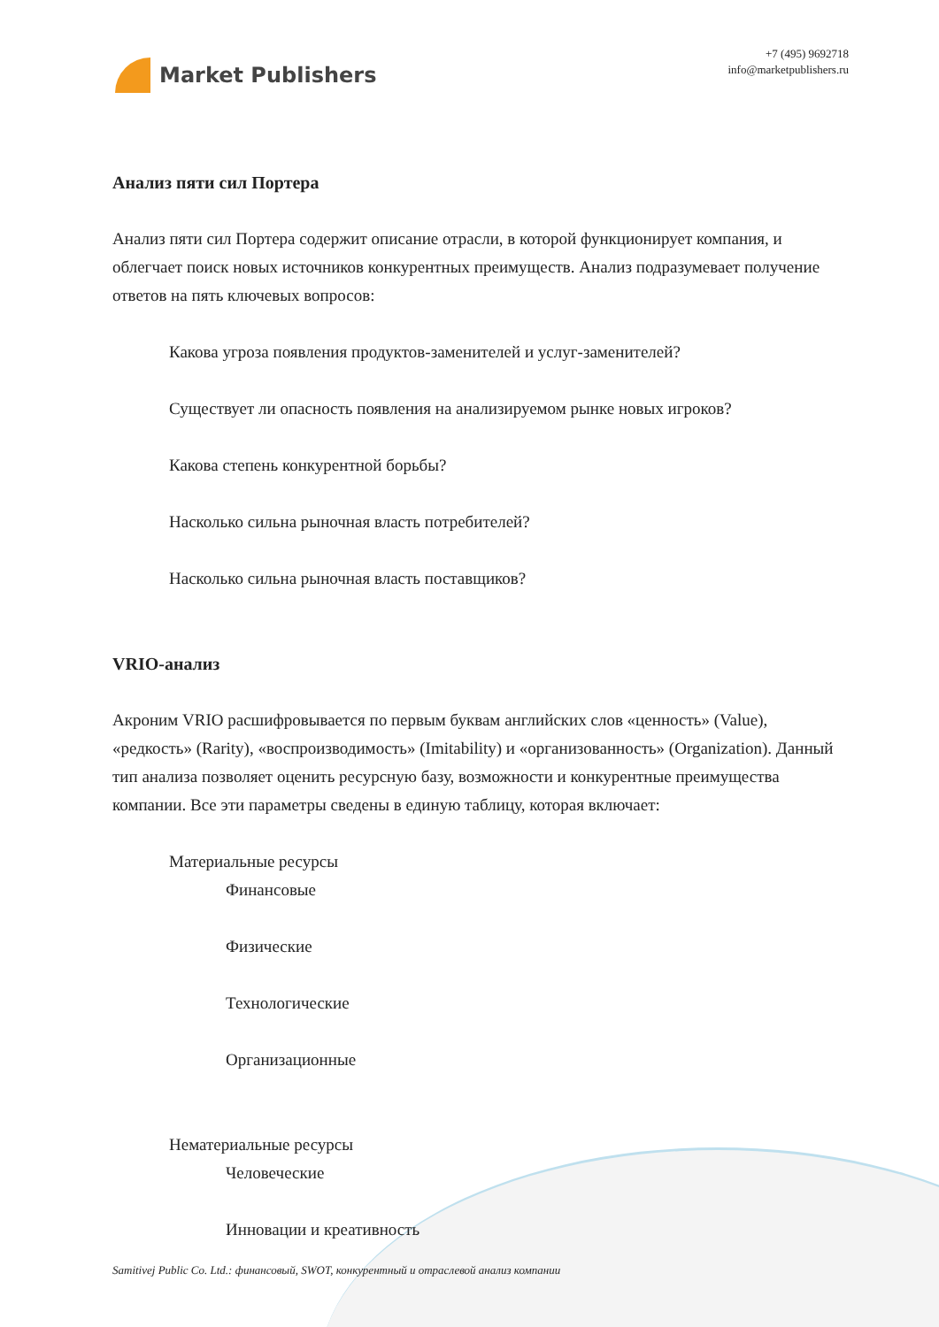Market Publishers
+7 (495) 9692718
info@marketpublishers.ru
Анализ пяти сил Портера
Анализ пяти сил Портера содержит описание отрасли, в которой функционирует компания, и облегчает поиск новых источников конкурентных преимуществ. Анализ подразумевает получение ответов на пять ключевых вопросов:
Какова угроза появления продуктов-заменителей и услуг-заменителей?
Существует ли опасность появления на анализируемом рынке новых игроков?
Какова степень конкурентной борьбы?
Насколько сильна рыночная власть потребителей?
Насколько сильна рыночная власть поставщиков?
VRIO-анализ
Акроним VRIO расшифровывается по первым буквам английских слов «ценность» (Value), «редкость» (Rarity), «воспроизводимость» (Imitability) и «организованность» (Organization). Данный тип анализа позволяет оценить ресурсную базу, возможности и конкурентные преимущества компании. Все эти параметры сведены в единую таблицу, которая включает:
Материальные ресурсы
Финансовые
Физические
Технологические
Организационные
Нематериальные ресурсы
Человеческие
Инновации и креативность
Samitivej Public Co. Ltd.: финансовый, SWOT, конкурентный и отраслевой анализ компании